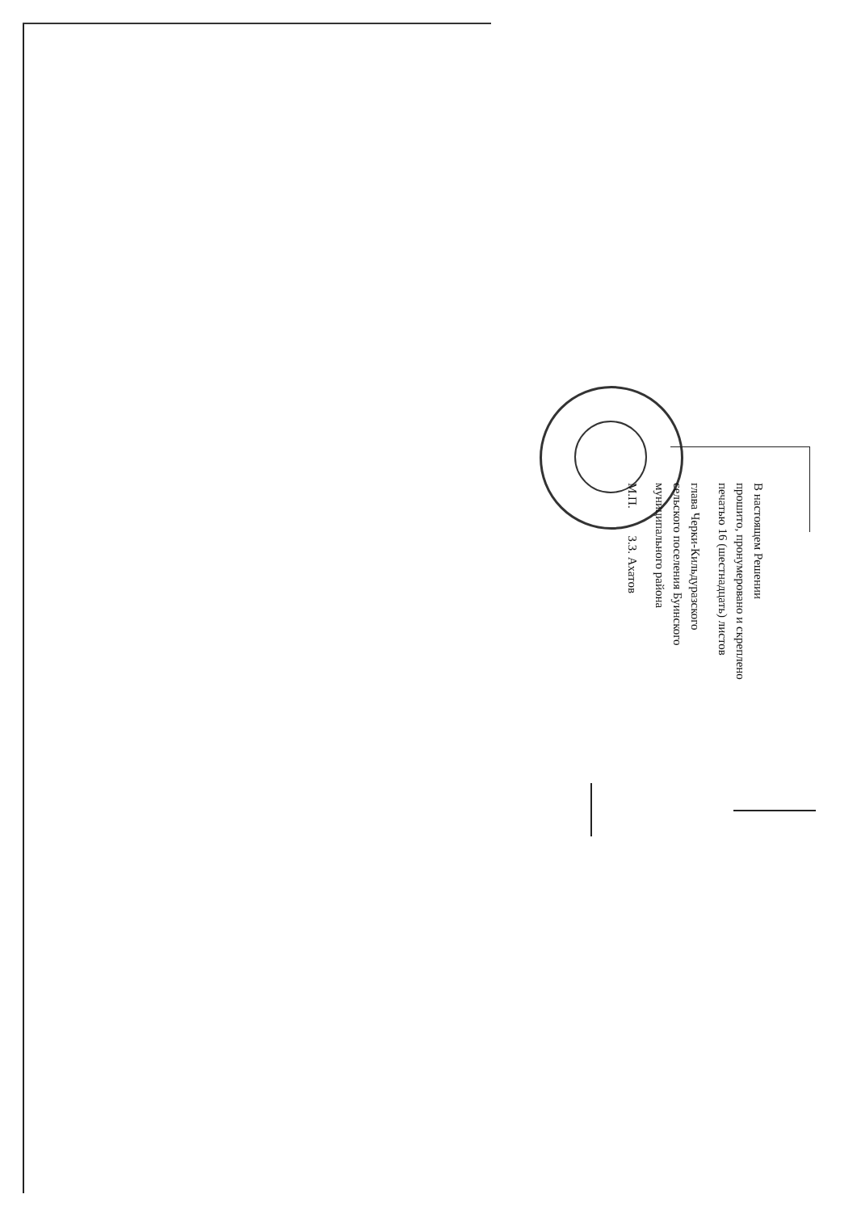В настоящем Решении
прошито, пронумеровано и скреплено
печатью 16 (шестнадцать) листов
глава Черки-Кильдуразского
сельского поселения Буинского
муниципального района
М.П. З.З. Ахатов